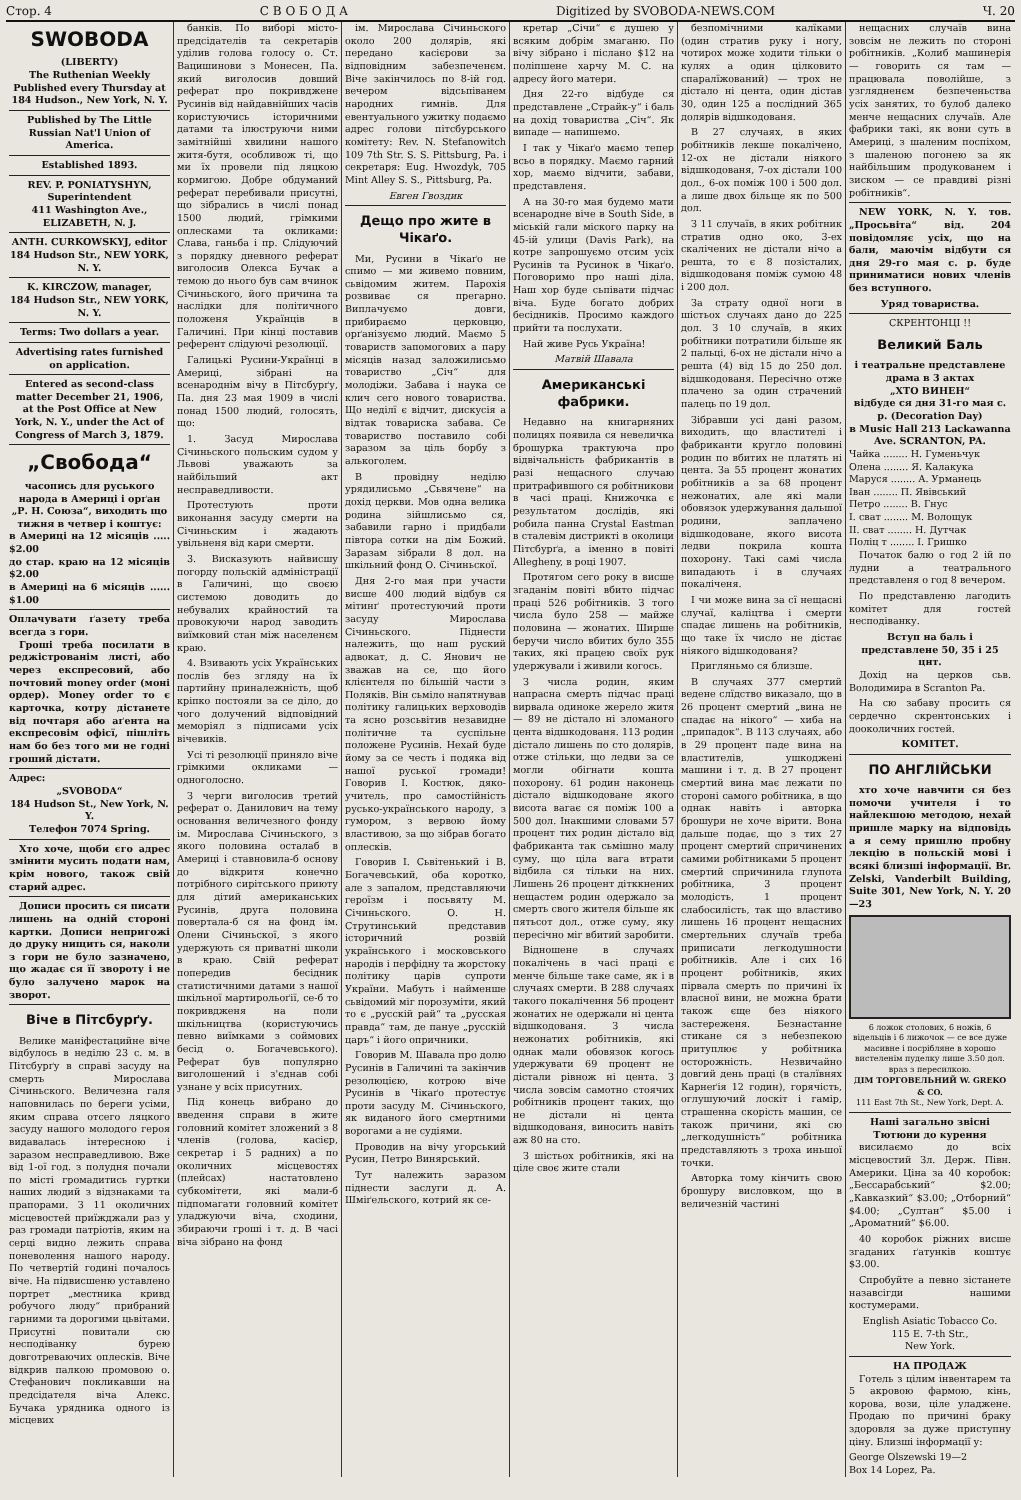Стор. 4 С В О Б О Д А Digitized by SVOBODA-NEWS.COM Ч. 20
SWOBODA
(LIBERTY)
The Ruthenian Weekly
Published every Thursday at 184 Hudson., New York, N. Y.
Published by The Little Russian Nat'l Union of America.
Established 1893.
REV. P. PONIATYSHYN, Superintendent
411 Washington Ave., ELIZABETH, N. J.
ANTH. CURKOWSKYJ, editor
184 Hudson Str., NEW YORK, N. Y.
K. KIRCZOW, manager,
184 Hudson Str., NEW YORK, N. Y.
Terms: Two dollars a year.
Advertising rates furnished on application.
Entered as second-class matter December 21, 1906, at the Post Office at New York, N. Y., under the Act of Congress of March 3, 1879.
„Свобода“
часопись для руського народа в Америці і орґан „Р. Н. Союза“, виходить що тижня в четвер і коштує:
в Америці на 12 місяців ..... $2.00
до стар. краю на 12 місяців $2.00
в Америці на 6 місяців ...... $1.00
Оплачувати ґазету треба всегда з гори.
Гроші треба посилати в реджістрованім листі, або через експресовий, або почтовий money order (моні ордер). Money order то є карточка, котру дістанете від почтаря або аґента на експресовім офісї, пішліть нам бо без того ми не годні гроший дістати.
Адрес:
„SVOBODA“
184 Hudson St., New York, N. Y.
Телефон 7074 Spring.
Хто хоче, щоби єго адрес змінити мусить подати нам, крім нового, також свій старий адрес.
Дописи просить ся писати лишень на одній стороні картки. Дописи непригожі до друку нищить ся, наколи з гори не було зазначено, що жадає ся її зворотy і не було залучено марок на зворот.
Віче в Пітсбурґу.
Велике маніфестацийне віче відбулось в неділю 23 с. м. в Пітсбурґу в справі засуду на смерть Мирослава Січиньского. Величезна галя наповнилась по береги усіми, яким справа отсего ляцкого засуду нашого молодого героя видавалась інтересною і заразом несправедливою. Вже від 1-ої год. з полудня почали по місті громадитись гуртки наших людий з відзнаками та прапорами. З 11 околичних місцевостей приїжджали раз у раз громади патріотів, яким на серці видно лежить справа поневолення нашого народу. По четвертій годині почалось віче. На підвисшеню уставлено портрет „местника кривд робучого люду“ прибраний гарними та дорогими цьвітами. Присутні повитали сю несподіванку бурею довготреваючих оплесків. Віче відкрив палкою промовою о. Стефанович покликавши на предсідателя віча Алекс. Бучака урядника одного із місцевих
банків. По виборі місто-предсідателів та секретарів уділив голова голосу о. Ст. Вацишинови з Монесен, Па. який виголосив довший реферат про покривджене Русинів від найдавнійших часів користуючись історичними датами та ілюструючи ними замітнійші хвилини нашого житя-бутя, особливож ті, що ми їх провели під ляцкою кормигою. Добре обдуманий реферат перебивали присутні, що зібрались в числі понад 1500 людий, грімкими оплесками та окликами: Слава, ганьба і пр. Слідуючий з порядку дневного реферат виголосив Олекса Бучак а темою до нього був сам вчинок Січиньского, його причина та наслідки для політичного положеня Українців в Галичині. При кінці поставив референт слідуючі резолюції.
Галицькі Русини-Українці в Америці, зібрані на всенароднім вічу в Пітсбурґу, Па. дня 23 мая 1909 в числі понад 1500 людий, голосять, що:
1. Засуд Мирослава Січиньского польским судом у Львові уважають за найбільший акт несправедливости.
Протестують проти виконання засуду смерти на Січиньским і жадають увільненя від кари смерти.
3. Висказують найвисшу погорду польскій адміністрації в Галичині, що своєю системою доводить до небувалих крайностий та провокуючи народ заводить виїмковий стан між населенєм краю.
4. Взивають усіх Українських послів без згляду на їх партийну приналежність, щоб крiпко постояли за се діло, до чого долучений відповідний меморіял з підписами усіх вічевиків.
Усі ті резолюції приняло віче грімкими окликами — одноголосно.
З черги виголосив третий реферат о. Данилович на тему основання величезного фонду ім. Мирослава Січиньского, з якого половина осталаб в Америці і ставновила-б основу до відкритя конечно потрібного сирітського приюту для дітий американських Русинів, друга половина повертала-б ся на фонд ім. Олени Січиньскої, з якого удержують ся приватні школи в краю. Свій реферат попередив бесідник статистичними датами з нашої шкільної мартирольоґії, се-б то покривдженя на поли шкільництва (користуючись певно виїмками з соймових бесід о. Богачевського). Реферат був популярно виголошений і з'єднав собі узнане у всіх присутних.
Під конець вибрано до введення справи в жите головний комітет зложений з 8 членів (голова, касієр, секретар і 5 радних) а по околичних місцевостях (плейсах) настатовлено субкомітети, які мали-б підпомагати головний комітет уладжуючи віча, сходини, збираючи гроші і т. д. В часі віча зібрано на фонд
ім. Мирослава Січиньского около 200 долярів, які передано касієрови за відповідним забезпеченєм. Віче закінчилось по 8-ій год. вечером відсьпіванем народних гимнів. Для евентуального ужитку подаємо адрес голови пітсбурського комітету: Rev. N. Stefanowitch 109 7th Str. S. S. Pittsburg, Pa. і секретаря: Eug. Hwozdyk, 705 Mint Alley S. S., Pittsburg, Pa.
Евген Гвоздик
Дещо про жите в Чікаґо.
Ми, Русини в Чікаґо не спимо — ми живемо повним, сьвідомим житем. Парохія розвиває ся прегарно. Виплачуємо довги, прибираємо церковцю, орґанізуємо людий. Маємо 5 товариств запомогових а пару місяців назад заложилисьмо товариство „Січ“ для молодіжи. Забава і наука се клич сего нового товариства. Що неділї є відчит, дискусія а відтак товариска забава. Се товариство поставило собі заразом за ціль борбу з алькоголем.
В провідну неділю урядилисьмо „Сьвячене“ на дохід церкви. Мов одна велика родина зійшлисьмо ся, забавили гарно і придбали півтора сотки на дім Божий. Заразам зібрали 8 дол. на шкільний фонд О. Січиньскої.
Дня 2-го мая при участи висше 400 людий відбув ся мітинґ протестуючий проти засуду Мирослава Січиньского. Піднести належить, що наш руский адвокат, д. С. Янович не зважав на се, що його клієнтеля по більшій части з Поляків. Він сьміло напятнував політику галицьких верховодів та ясно розсьвітив незавидне політичне та суспільне положене Русинів. Нехай буде йому за се честь і подяка від нашої руської громади! Говорив І. Костюк, дяко-учитель, про самостійність русько-українського народу, з гумором, з вервою йому властивою, за що зібрав богато оплесків.
Говорив І. Сьвітенький і В. Богачевський, оба коротко, але з запалом, представляючи героїзм і посьвяту М. Січиньского. О. Н. Струтинський представив історичний розвій українського і московського народів і перфідну та жорстоку політику царів супроти України. Мабуть і найменше сьвідомий міг порозуміти, який то є „русскій рай“ та „русская правда“ там, де пануе „русскій царъ“ і його опричники.
Говорив М. Шавала про долю Русинів в Галичині та закінчив резолюцією, котрою віче Русинів в Чікаґо протестує проти засуду М. Січиньского, як виданого його смертними ворогами а не судіями.
Проводив на вічу угорський Русин, Петро Винярський.
Тут належить заразом піднести заслуги д. А. Шміґельского, котрий як се-
кретар „Січи“ є душею у всяким добрім змаганю. По вічу зібрано і післано $12 на поліпшене харчу М. С. на адресу його матери.
Дня 22-го відбуде ся представлене „Страйк-у“ і баль на дохід товариства „Січ“. Як випаде — напишемо.
І так у Чікаґо маємо тепер всьо в порядку. Маємо гарний хор, маємо відчити, забави, представленя.
А на 30-го мая будемо мати всенародне віче в South Side, в міській гали міского парку на 45-ій улици (Davis Park), на котре запрошуємо отсим усіх Русинів та Русинок в Чікаґо. Поговоримо про наші діла. Наш хор буде сьпівати підчас віча. Буде богато добрих бесідників. Просимо каждого прийти та послухати.
Най живе Русь Україна!
Матвій Шавала
Американські фабрики.
Недавно на книгарняних полицях появила ся невеличка брошурка трактуюча про відвічальність фабрикантів в разі нещасного случаю притрафившого ся робітникови в часі праці. Книжочка є результатом дослідів, які робила панна Crystal Eastman в сталевім дистрикті в околици Пітсбурґа, а іменно в повіті Allegheny, в роцi 1907.
Протягом сего року в висше згаданім повіті вбито підчас праці 526 робітників. З того числа було 258 — майже половина — жонатих. Ширше беручи число вбитих було 355 таких, які працею своїх рук удержували і живили когось.
З числа родин, яким напрасна смерть підчас праці вирвала одиноке жерело житя — 89 не дістало ні зломаного цента відшкодованя. 113 родин дістало лишень по сто долярів, отже стільки, що ледви за се могли обігнати кошта похорону. 61 родин наконець дістало відшкодоване якого висота вагає ся поміж 100 а 500 дол. Інакшими словами 57 процент тих родин дістало від фабриканта так сьмішно малу суму, що ціла вага втрати відбила ся тільки на них. Лишень 26 процент дітккнених нещастем родин одержало за смерть свого жителя більше як пятьсот дол., отже суму, яку пересічно мiг вбитий заробити.
Відношене в случаях покалічень в часі праці є менче більше таке саме, як і в случаях смерти. В 288 случаях такого покалічення 56 процент жонатих не одержали ні цента відшкодованя. З числа нежонатих робітників, які однак мали обовязок когось удержувати 69 процент не дістали рівнож ні цента. З числа зовсім самотно стоячих робітників процент таких, що не дістали ні цента відшкодованя, виносить навіть аж 80 на сто.
З шістьох робітників, які на ціле своє жите стали
безпомічними калїками (один стратив руку і ногу, чотирох може ходити тільки о кулях а один цілковито спаралїжований) — трох не дістало ні цента, один дістав 30, один 125 а послідний 365 долярів відшкодованя.
В 27 случаях, в яких робітників лекше покалічено, 12-ох не дістали ніякого відшкодованя, 7-ох дістали 100 дол., 6-ох поміж 100 і 500 дол. а лише двох більще як по 500 дол.
З 11 случаїв, в яких робітник стратив одно око, 3-ех скалічених не дістали нічо а решта, то є 8 позісталих, відшкодованя поміж сумою 48 і 200 дол.
За страту одної ноги в шістьох случаях дано до 225 дол. З 10 случаїв, в яких робітники потратили більше як 2 пальці, 6-ох не дістали нічо а решта (4) від 15 до 250 дол. відшкодованя. Пересічно отже плачено за один страчений палець по 19 дол.
Зібравши усі дані разом, виходить, що властителі і фабриканти кругло половині родин по вбитих не платять ні цента. За 55 процент жонатих робітників а за 68 процент нежонатих, але які мали обовязок удержування дальшої родини, заплачено відшкодоване, якого висота ледви покрила кошта похорону. Такі самі числа випадають і в случаях покаліченя.
І чи може вина за сї нещасні случаї, каліцтва і смерти спадає лишень на робітників, що таке їх число не дістає ніякого відшкодованя?
Пригляньмо ся близше.
В случаях 377 смертий ведене слїдство виказало, що в 26 процент смертий „вина не спадає на нікого“ — хиба на „припадок“. В 113 случаях, або в 29 процент паде вина на властителів, ушкоджені машини і т. д. В 27 процент смертий вина має лежати по стороні самого робітника, в що однак навіть і авторка брошури не хоче вірити. Вона дальше подає, що з тих 27 процент смертий спричинених самими робітниками 5 процент смертий спричинила глупота робітника, 3 процент молодість, 1 процент слабосилість, так що властиво лишень 16 процент нещасних смертельних случаїв треба приписати легкодушности робітників. Але і сих 16 процент робітників, яких пірвала смерть по причині їх власної вини, не можна брати також єще без ніякого застереженя. Безнастанне стикане ся з небезпекою притуплює у робітника осторожність. Незвичайно довгий день праці (в сталївнях Карнеґія 12 годин), горячість, оглушуючий лоскіт і гамір, страшенна скорість машин, се також причини, які сю „легкодушність“ робітника представляють з троха иньшої точки.
Авторка тому кінчить свою брошуру висловком, що в величезній частині
нещасних случаїв вина зовсім не лежить по стороні робітників. „Колиб машинерія — говорить ся там — працювала поволійше, з узглядненєм безпеченьства усіх занятих, то булоб далеко менче нещасних случаїв. Але фабрики такі, як вони суть в Америці, з шаленим поспіхом, з шаленою погонею за як найбільшим продукованем і зиском — се правдиві різні робітників“.
NEW YORK, N. Y. тов. „Просьвіта“ від. 204 повідомляє усіх, що на бали, маючім відбути ся дня 29-го мая с. р. буде приниматиси нових членів без вступного.
Уряд товариства.
СКРЕНТОНЦІ !!
Великий Баль
і театральне представлене
драма в 3 актах
„ХТО ВИНЕН“
відбуде ся дня 31-го мая с. р. (Decoration Day)
в Music Hall 213 Lackawanna Ave. SCRANTON, PA.
Чайка ........ Н. Гуменьчук
Олена ........ Я. Калакука
Маруся ........ А. Урманець
Іван ........ П. Явівський
Петро ........ В. Гнус
І. сват ........ М. Волощук
ІІ. сват ........ Н. Дутчак
Поліц т ........ І. Гришко
Початок балю о год 2 ій по лудни а театрального представленя о год 8 вечером.
По представленю лагодить комітет для гостей несподіванку.
Вступ на баль і представлене 50, 35 і 25 цнт.
Дохід на церков сьв. Володимира в Scranton Pa.
На сю забаву просить ся сердечно скрентонських і доокoличних гостей.
КОМІТЕТ.
ПО АНГЛІЙСЬКИ
хто хоче навчити ся без помочи учителя і то найлекшою методою, нехай пришле марку на відповідь а я сему пришлю пробну лекцію в польскій мові і всякі близші інформації. Br. Zelski, Vanderbilt Building, Suite 301, New York, N. Y. 20—23
6 ложок столових, 6 ножів, 6 відельців і 6 лижочок — се все дуже масивне і посрібляне в хорошо вистеленім пуделку лише 3.50 дол. враз з пересилкою.
ДІМ ТОРГОВЕЛЬНИЙ W. GREKO & CO.
111 East 7th St., New York, Dept. A.
Наші загально звісні Тютюни до курення
висилаємо до всіх місцевостий Зл. Держ. Півн. Америки. Ціна за 40 коробок: „Бессарабський“ $2.00; „Кавказкий“ $3.00; „Отборний“ $4.00; „Султан“ $5.00 і „Ароматний“ $6.00.
40 коробок ріжних висше згаданих ґатунків коштує $3.00.
Спробуйте а певно зістанете назавсігди нашими костумерами.
English Asiatic Tobacco Co.
115 E. 7-th Str.,
New York.
НА ПРОДАЖ
Готель з цілим інвентарем та 5 акровою фармою, кінь, корова, вози, ціле уладжене. Продаю по причині браку здоровля за дуже приступну ціну. Близші інформації у:
George Olszewski 19—2
Box 14 Lopez, Pa.